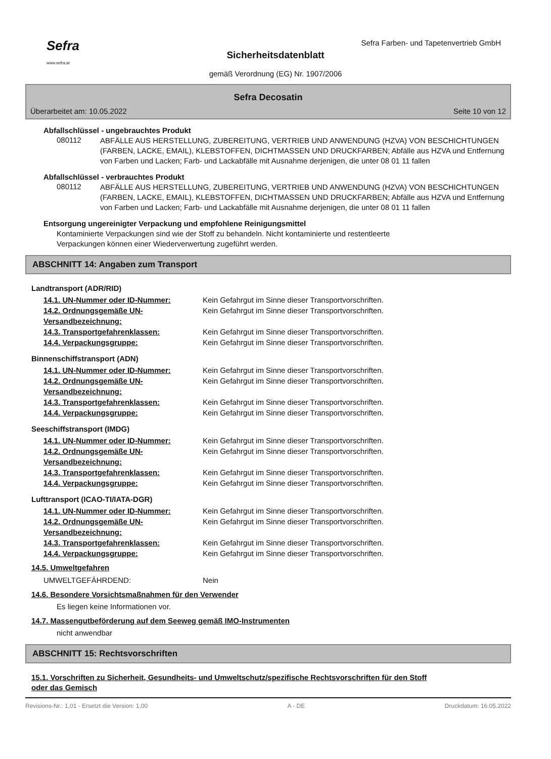Sefra
www.sefra.at
Sefra Farben- und Tapetenvertrieb GmbH
Sicherheitsdatenblatt
gemäß Verordnung (EG) Nr. 1907/2006
Sefra Decosatin
Überarbeitet am: 10.05.2022 Seite 10 von 12
Abfallschlüssel - ungebrauchtes Produkt
080112
ABFÄLLE AUS HERSTELLUNG, ZUBEREITUNG, VERTRIEB UND ANWENDUNG (HZVA) VON BESCHICHTUNGEN (FARBEN, LACKE, EMAIL), KLEBSTOFFEN, DICHTMASSEN UND DRUCKFARBEN; Abfälle aus HZVA und Entfernung von Farben und Lacken; Farb- und Lackabfälle mit Ausnahme derjenigen, die unter 08 01 11 fallen
Abfallschlüssel - verbrauchtes Produkt
080112
ABFÄLLE AUS HERSTELLUNG, ZUBEREITUNG, VERTRIEB UND ANWENDUNG (HZVA) VON BESCHICHTUNGEN (FARBEN, LACKE, EMAIL), KLEBSTOFFEN, DICHTMASSEN UND DRUCKFARBEN; Abfälle aus HZVA und Entfernung von Farben und Lacken; Farb- und Lackabfälle mit Ausnahme derjenigen, die unter 08 01 11 fallen
Entsorgung ungereinigter Verpackung und empfohlene Reinigungsmittel
Kontaminierte Verpackungen sind wie der Stoff zu behandeln. Nicht kontaminierte und restentleerte Verpackungen können einer Wiederverwertung zugeführt werden.
ABSCHNITT 14: Angaben zum Transport
Landtransport (ADR/RID)
14.1. UN-Nummer oder ID-Nummer: Kein Gefahrgut im Sinne dieser Transportvorschriften.
14.2. Ordnungsgemäße UN-Versandbezeichnung: Kein Gefahrgut im Sinne dieser Transportvorschriften.
14.3. Transportgefahrenklassen: Kein Gefahrgut im Sinne dieser Transportvorschriften.
14.4. Verpackungsgruppe: Kein Gefahrgut im Sinne dieser Transportvorschriften.
Binnenschiffstransport (ADN)
14.1. UN-Nummer oder ID-Nummer: Kein Gefahrgut im Sinne dieser Transportvorschriften.
14.2. Ordnungsgemäße UN-Versandbezeichnung: Kein Gefahrgut im Sinne dieser Transportvorschriften.
14.3. Transportgefahrenklassen: Kein Gefahrgut im Sinne dieser Transportvorschriften.
14.4. Verpackungsgruppe: Kein Gefahrgut im Sinne dieser Transportvorschriften.
Seeschiffstransport (IMDG)
14.1. UN-Nummer oder ID-Nummer: Kein Gefahrgut im Sinne dieser Transportvorschriften.
14.2. Ordnungsgemäße UN-Versandbezeichnung: Kein Gefahrgut im Sinne dieser Transportvorschriften.
14.3. Transportgefahrenklassen: Kein Gefahrgut im Sinne dieser Transportvorschriften.
14.4. Verpackungsgruppe: Kein Gefahrgut im Sinne dieser Transportvorschriften.
Lufttransport (ICAO-TI/IATA-DGR)
14.1. UN-Nummer oder ID-Nummer: Kein Gefahrgut im Sinne dieser Transportvorschriften.
14.2. Ordnungsgemäße UN-Versandbezeichnung: Kein Gefahrgut im Sinne dieser Transportvorschriften.
14.3. Transportgefahrenklassen: Kein Gefahrgut im Sinne dieser Transportvorschriften.
14.4. Verpackungsgruppe: Kein Gefahrgut im Sinne dieser Transportvorschriften.
14.5. Umweltgefahren
UMWELTGEFÄHRDEND: Nein
14.6. Besondere Vorsichtsmaßnahmen für den Verwender
Es liegen keine Informationen vor.
14.7. Massengutbeförderung auf dem Seeweg gemäß IMO-Instrumenten
nicht anwendbar
ABSCHNITT 15: Rechtsvorschriften
15.1. Vorschriften zu Sicherheit, Gesundheits- und Umweltschutz/spezifische Rechtsvorschriften für den Stoff oder das Gemisch
Revisions-Nr.: 1,01 - Ersetzt die Version: 1,00 A - DE Druckdatum: 16.05.2022